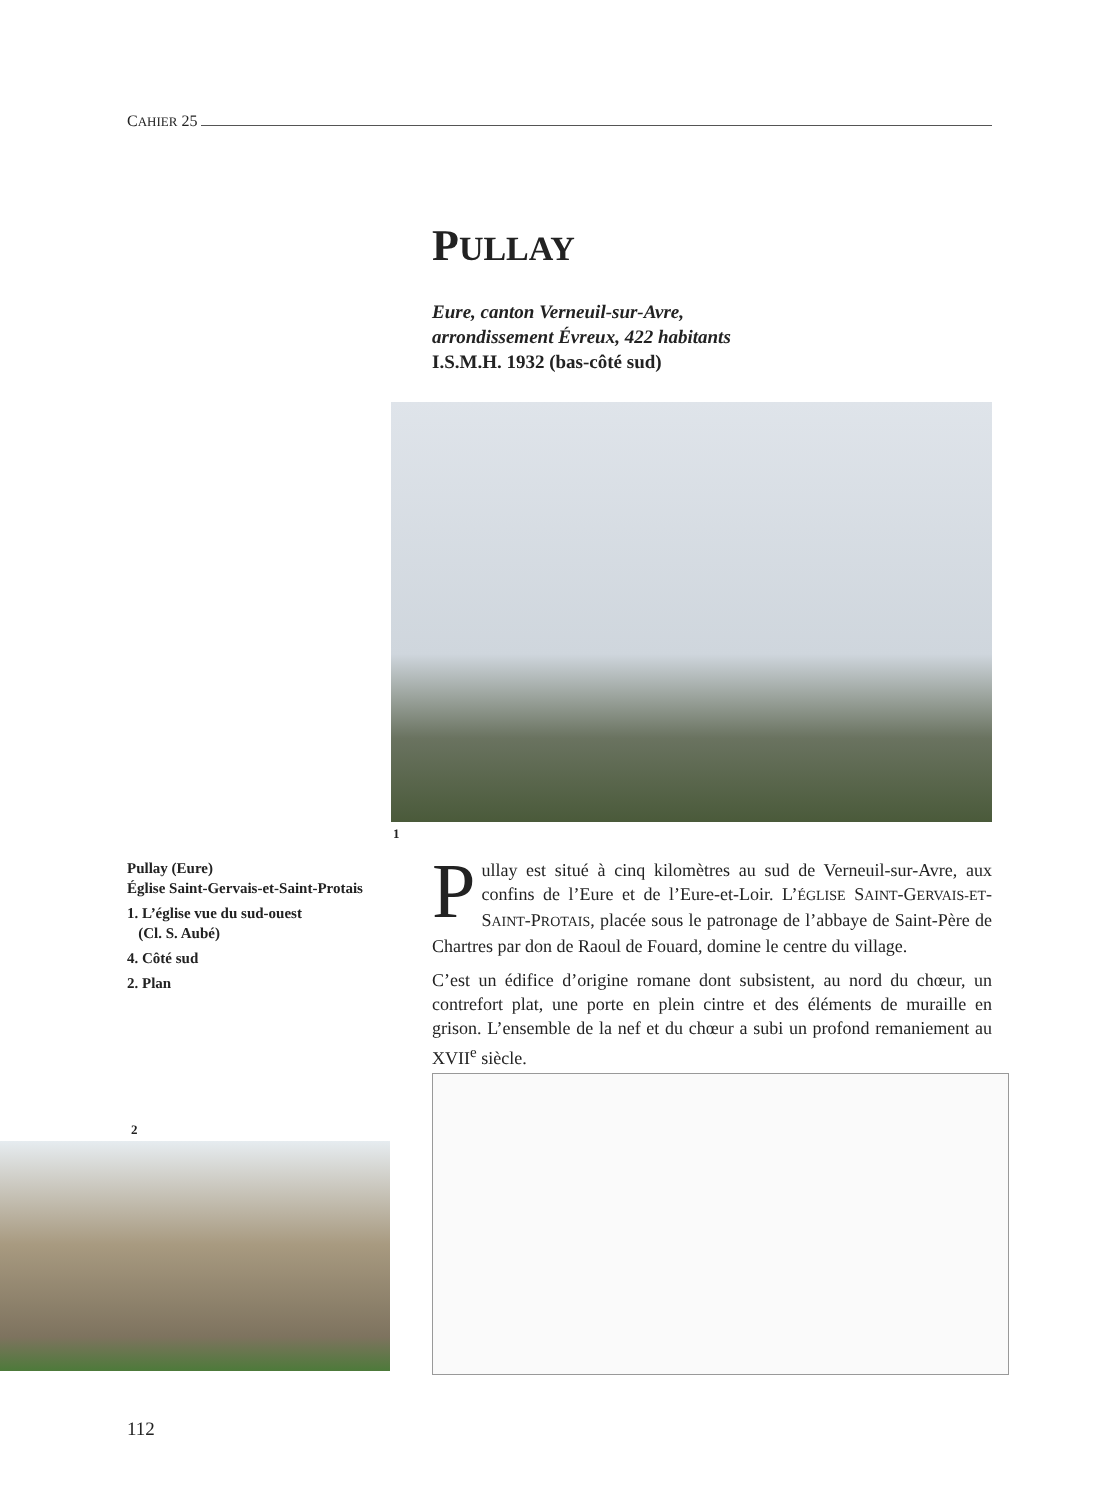CAHIER 25
PULLAY
Eure, canton Verneuil-sur-Avre,
arrondissement Évreux, 422 habitants
I.S.M.H. 1932 (bas-côté sud)
1
Pullay (Eure)
Église Saint-Gervais-et-Saint-Protais
1. L’église vue du sud-ouest
(Cl. S. Aubé)
4. Côté sud
2. Plan
Pullay est situé à cinq kilomètres au sud de Verneuil-sur-Avre, aux confins de l’Eure et de l’Eure-et-Loir. L’ÉGLISE SAINT-GERVAIS-ET-SAINT-PROTAIS, placée sous le patronage de l’abbaye de Saint-Père de Chartres par don de Raoul de Fouard, domine le centre du village.
C’est un édifice d’origine romane dont subsistent, au nord du chœur, un contrefort plat, une porte en plein cintre et des éléments de muraille en grison. L’ensemble de la nef et du chœur a subi un profond remaniement au XVII<sup>e</sup> siècle.
2
112